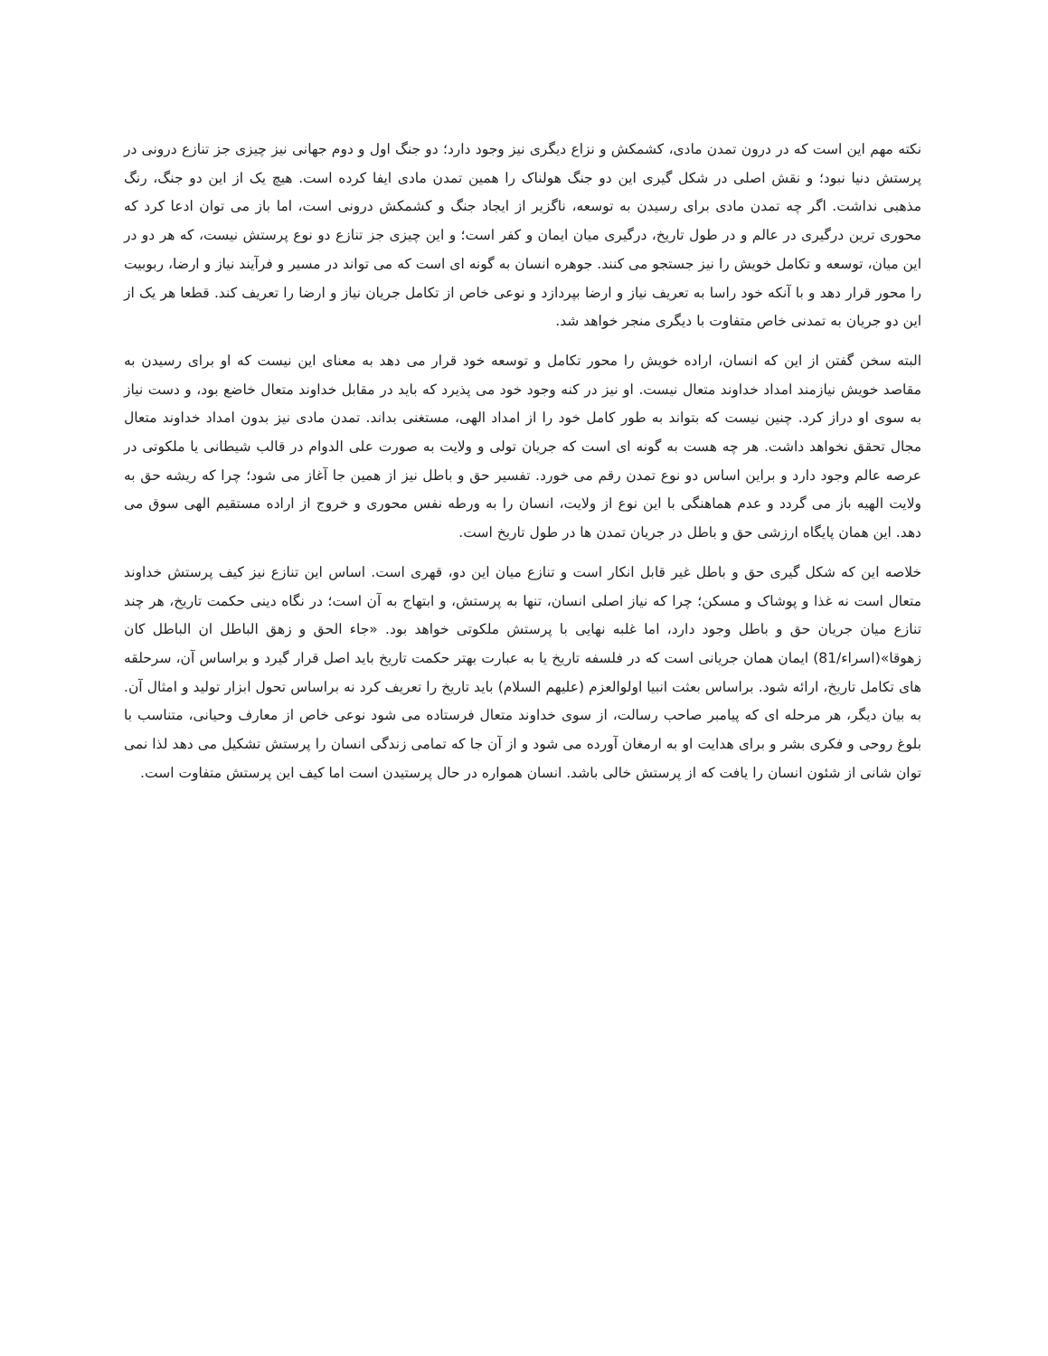نکته مهم این است که در درون تمدن مادی، کشمکش و نزاع دیگری نیز وجود دارد؛ دو جنگ اول و دوم جهانی نیز چیزی جز تنازع درونی در پرستش دنیا نبود؛ و نقش اصلی در شکل گیری این دو جنگ هولناک را همین تمدن مادی ایفا کرده است. هیچ یک از این دو جنگ، رنگ مذهبی نداشت. اگر چه تمدن مادی برای رسیدن به توسعه، ناگزیر از ایجاد جنگ و کشمکش درونی است، اما باز می توان ادعا کرد که محوری ترین درگیری در عالم و در طول تاریخ، درگیری میان ایمان و کفر است؛ و این چیزی جز تنازع دو نوع پرستش نیست، که هر دو در این میان، توسعه و تکامل خویش را نیز جستجو می کنند. جوهره انسان به گونه ای است که می تواند در مسیر و فرآیند نیاز و ارضا، ربوبیت را محور قرار دهد و با آنکه خود راسا به تعریف نیاز و ارضا بپردازد و نوعی خاص از تکامل جریان نیاز و ارضا را تعریف کند. قطعا هر یک از این دو جریان به تمدنی خاص متفاوت با دیگری منجر خواهد شد.
البته سخن گفتن از این که انسان، اراده خویش را محور تکامل و توسعه خود قرار می دهد به معنای این نیست که او برای رسیدن به مقاصد خویش نیازمند امداد خداوند متعال نیست. او نیز در کنه وجود خود می پذیرد که باید در مقابل خداوند متعال خاضع بود، و دست نیاز به سوی او دراز کرد. چنین نیست که بتواند به طور کامل خود را از امداد الهی، مستغنی بداند. تمدن مادی نیز بدون امداد خداوند متعال مجال تحقق نخواهد داشت. هر چه هست به گونه ای است که جریان تولی و ولایت به صورت علی الدوام در قالب شیطانی یا ملکوتی در عرصه عالم وجود دارد و براین اساس دو نوع تمدن رقم می خورد. تفسیر حق و باطل نیز از همین جا آغاز می شود؛ چرا که ریشه حق به ولایت الهیه باز می گردد و عدم هماهنگی با این نوع از ولایت، انسان را به ورطه نفس محوری و خروج از اراده مستقیم الهی سوق می دهد. این همان پایگاه ارزشی حق و باطل در جریان تمدن ها در طول تاریخ است.
خلاصه این که شکل گیری حق و باطل غیر قابل انکار است و تنازع میان این دو، قهری است. اساس این تنازع نیز کیف پرستش خداوند متعال است نه غذا و پوشاک و مسکن؛ چرا که نیاز اصلی انسان، تنها به پرستش، و ابتهاج به آن است؛ در نگاه دینی حکمت تاریخ، هر چند تنازع میان جریان حق و باطل وجود دارد، اما غلبه نهایی با پرستش ملکوتی خواهد بود. «جاء الحق و زهق الباطل ان الباطل کان زهوقا»(اسراء/81) ایمان همان جریانی است که در فلسفه تاریخ یا به عبارت بهتر حکمت تاریخ باید اصل قرار گیرد و براساس آن، سرحلقه های تکامل تاریخ، ارائه شود. براساس بعثت انبیا اولوالعزم (علیهم السلام) باید تاریخ را تعریف کرد نه براساس تحول ابزار تولید و امثال آن. به بیان دیگر، هر مرحله ای که پیامبر صاحب رسالت، از سوی خداوند متعال فرستاده می شود نوعی خاص از معارف وحیانی، متناسب با بلوغ روحی و فکری بشر و برای هدایت او به ارمغان آورده می شود و از آن جا که تمامی زندگی انسان را پرستش تشکیل می دهد لذا نمی توان شانی از شئون انسان را یافت که از پرستش خالی باشد. انسان همواره در حال پرستیدن است اما کیف این پرستش متفاوت است.